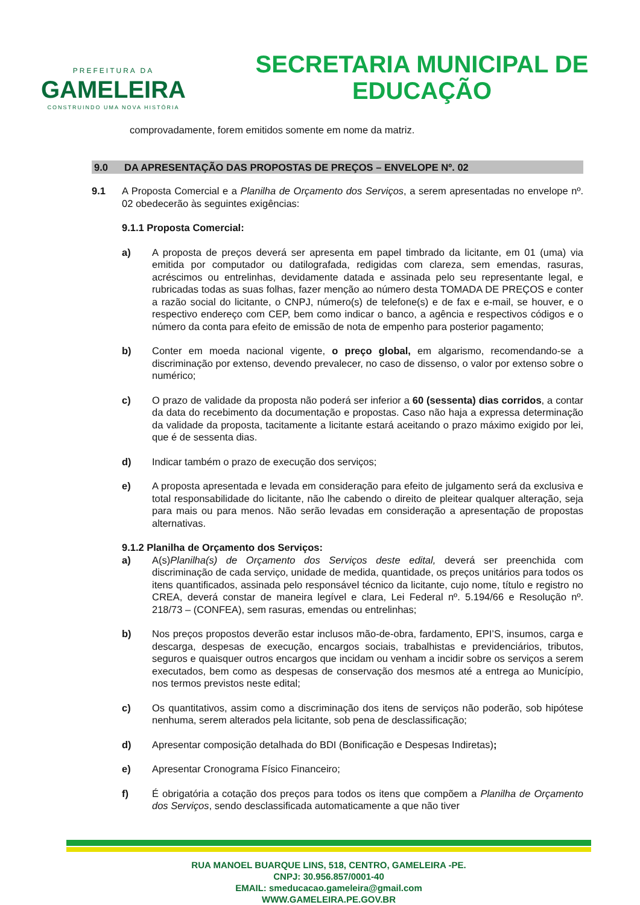PREFEITURA DA
GAMELEIRA
CONSTRUINDO UMA NOVA HISTÓRIA
SECRETARIA MUNICIPAL DE
EDUCAÇÃO
comprovadamente, forem emitidos somente em nome da matriz.
9.0 DA APRESENTAÇÃO DAS PROPOSTAS DE PREÇOS – ENVELOPE Nº. 02
9.1 A Proposta Comercial e a Planilha de Orçamento dos Serviços, a serem apresentadas no envelope nº. 02 obedecerão às seguintes exigências:
9.1.1 Proposta Comercial:
a) A proposta de preços deverá ser apresenta em papel timbrado da licitante, em 01 (uma) via emitida por computador ou datilografada, redigidas com clareza, sem emendas, rasuras, acréscimos ou entrelinhas, devidamente datada e assinada pelo seu representante legal, e rubricadas todas as suas folhas, fazer menção ao número desta TOMADA DE PREÇOS e conter a razão social do licitante, o CNPJ, número(s) de telefone(s) e de fax e e-mail, se houver, e o respectivo endereço com CEP, bem como indicar o banco, a agência e respectivos códigos e o número da conta para efeito de emissão de nota de empenho para posterior pagamento;
b) Conter em moeda nacional vigente, o preço global, em algarismo, recomendando-se a discriminação por extenso, devendo prevalecer, no caso de dissenso, o valor por extenso sobre o numérico;
c) O prazo de validade da proposta não poderá ser inferior a 60 (sessenta) dias corridos, a contar da data do recebimento da documentação e propostas. Caso não haja a expressa determinação da validade da proposta, tacitamente a licitante estará aceitando o prazo máximo exigido por lei, que é de sessenta dias.
d) Indicar também o prazo de execução dos serviços;
e) A proposta apresentada e levada em consideração para efeito de julgamento será da exclusiva e total responsabilidade do licitante, não lhe cabendo o direito de pleitear qualquer alteração, seja para mais ou para menos. Não serão levadas em consideração a apresentação de propostas alternativas.
9.1.2 Planilha de Orçamento dos Serviços:
a) A(s)Planilha(s) de Orçamento dos Serviços deste edital, deverá ser preenchida com discriminação de cada serviço, unidade de medida, quantidade, os preços unitários para todos os itens quantificados, assinada pelo responsável técnico da licitante, cujo nome, título e registro no CREA, deverá constar de maneira legível e clara, Lei Federal nº. 5.194/66 e Resolução nº. 218/73 – (CONFEA), sem rasuras, emendas ou entrelinhas;
b) Nos preços propostos deverão estar inclusos mão-de-obra, fardamento, EPI’S, insumos, carga e descarga, despesas de execução, encargos sociais, trabalhistas e previdenciários, tributos, seguros e quaisquer outros encargos que incidam ou venham a incidir sobre os serviços a serem executados, bem como as despesas de conservação dos mesmos até a entrega ao Município, nos termos previstos neste edital;
c) Os quantitativos, assim como a discriminação dos itens de serviços não poderão, sob hipótese nenhuma, serem alterados pela licitante, sob pena de desclassificação;
d) Apresentar composição detalhada do BDI (Bonificação e Despesas Indiretas);
e) Apresentar Cronograma Físico Financeiro;
f) É obrigatória a cotação dos preços para todos os itens que compõem a Planilha de Orçamento dos Serviços, sendo desclassificada automaticamente a que não tiver
RUA MANOEL BUARQUE LINS, 518, CENTRO, GAMELEIRA -PE.
CNPJ: 30.956.857/0001-40
EMAIL: smeducacao.gameleira@gmail.com
WWW.GAMELEIRA.PE.GOV.BR